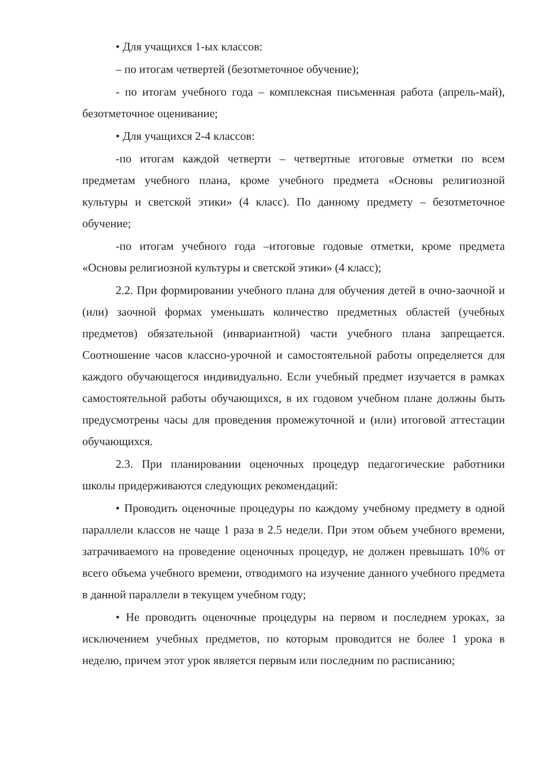• Для учащихся 1-ых классов:
– по итогам четвертей (безотметочное обучение);
- по итогам учебного года – комплексная письменная работа (апрель-май), безотметочное оценивание;
• Для учащихся 2-4 классов:
-по итогам каждой четверти – четвертные итоговые отметки по всем предметам учебного плана, кроме учебного предмета «Основы религиозной культуры и светской этики» (4 класс). По данному предмету – безотметочное обучение;
-по итогам учебного года –итоговые годовые отметки, кроме предмета «Основы религиозной культуры и светской этики» (4 класс);
2.2. При формировании учебного плана для обучения детей в очно-заочной и (или) заочной формах уменьшать количество предметных областей (учебных предметов) обязательной (инвариантной) части учебного плана запрещается. Соотношение часов классно-урочной и самостоятельной работы определяется для каждого обучающегося индивидуально. Если учебный предмет изучается в рамках самостоятельной работы обучающихся, в их годовом учебном плане должны быть предусмотрены часы для проведения промежуточной и (или) итоговой аттестации обучающихся.
2.3. При планировании оценочных процедур педагогические работники школы придерживаются следующих рекомендаций:
• Проводить оценочные процедуры по каждому учебному предмету в одной параллели классов не чаще 1 раза в 2.5 недели. При этом объем учебного времени, затрачиваемого на проведение оценочных процедур, не должен превышать 10% от всего объема учебного времени, отводимого на изучение данного учебного предмета в данной параллели в текущем учебном году;
• Не проводить оценочные процедуры на первом и последнем уроках, за исключением учебных предметов, по которым проводится не более 1 урока в неделю, причем этот урок является первым или последним по расписанию;